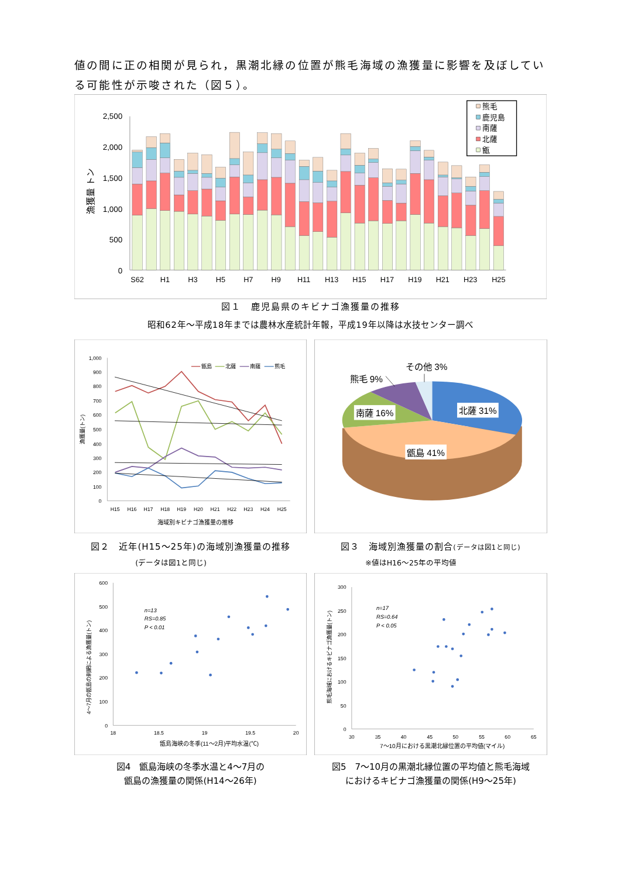値の間に正の相関が見られ，黒潮北縁の位置が熊毛海域の漁獲量に影響を及ぼしている可能性が示唆された（図５）。
2,500
2,000
1,500
1,000
500
0
漁獲量 トン
S62
H1
H3
H5
H7
H9
H11
H13
H15
H17
H19
H21
H23
H25
熊毛
鹿児島
南薩
北薩
甑
図１　鹿児島県のキビナゴ漁獲量の推移
昭和62年～平成18年までは農林水産統計年報，平成19年以降は水技センター調べ
1,000
900
800
700
600
500
400
300
200
100
0
漁獲量(トン)
甑島
北薩
南薩
熊毛
H15
H16
H17
H18
H19
H20
H21
H22
H23
H24
H25
海域別キビナゴ漁獲量の推移
その他 3%
熊毛 9%
南薩 16%
北薩 31%
甑島 41%
図２　近年(H15～25年)の海域別漁獲量の推移
(データは図1と同じ)
図３　海域別漁獲量の割合(データは図1と同じ)
※値はH16～25年の平均値
600
500
400
300
200
100
0
4～7月の甑島の刺網による漁獲量(トン)
n=13
RS=0.85
P < 0.01
18
18.5
19
19.5
20
甑島海峡の冬季(11～2月)平均水温(℃)
300
250
200
150
100
50
0
熊毛海域におけるキビナゴ漁獲量(トン)
n=17
RS=0.64
P < 0.05
30
35
40
45
50
55
60
65
7～10月における黒潮北縁位置の平均値(マイル)
図4　甑島海峡の冬季水温と4～7月の
甑島の漁獲量の関係(H14～26年)
図5　7～10月の黒潮北縁位置の平均値と熊毛海域
におけるキビナゴ漁獲量の関係(H9～25年)